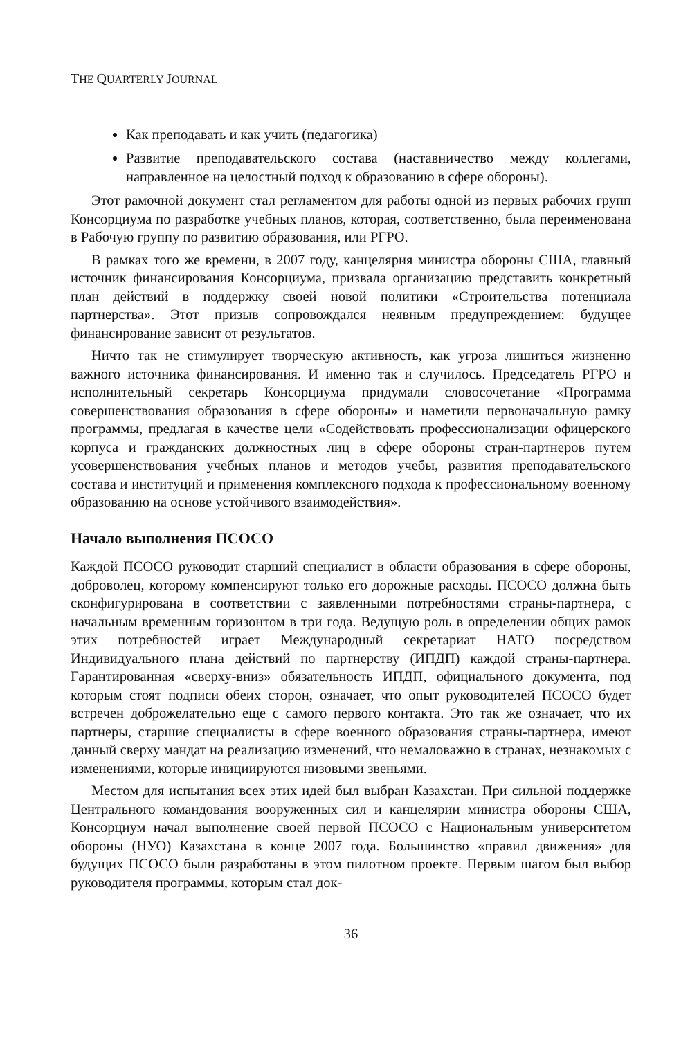THE QUARTERLY JOURNAL
Как преподавать и как учить (педагогика)
Развитие преподавательского состава (наставничество между коллегами, направленное на целостный подход к образованию в сфере обороны).
Этот рамочной документ стал регламентом для работы одной из первых рабочих групп Консорциума по разработке учебных планов, которая, соответственно, была переименована в Рабочую группу по развитию образования, или РГРО.
В рамках того же времени, в 2007 году, канцелярия министра обороны США, главный источник финансирования Консорциума, призвала организацию представить конкретный план действий в поддержку своей новой политики «Строительства потенциала партнерства». Этот призыв сопровождался неявным предупреждением: будущее финансирование зависит от результатов.
Ничто так не стимулирует творческую активность, как угроза лишиться жизненно важного источника финансирования. И именно так и случилось. Председатель РГРО и исполнительный секретарь Консорциума придумали словосочетание «Программа совершенствования образования в сфере обороны» и наметили первоначальную рамку программы, предлагая в качестве цели «Содействовать профессионализации офицерского корпуса и гражданских должностных лиц в сфере обороны стран-партнеров путем усовершенствования учебных планов и методов учебы, развития преподавательского состава и институций и применения комплексного подхода к профессиональному военному образованию на основе устойчивого взаимодействия».
Начало выполнения ПСОСО
Каждой ПСОСО руководит старший специалист в области образования в сфере обороны, доброволец, которому компенсируют только его дорожные расходы. ПСОСО должна быть сконфигурирована в соответствии с заявленными потребностями страны-партнера, с начальным временным горизонтом в три года. Ведущую роль в определении общих рамок этих потребностей играет Международный секретариат НАТО посредством Индивидуального плана действий по партнерству (ИПДП) каждой страны-партнера. Гарантированная «сверху-вниз» обязательность ИПДП, официального документа, под которым стоят подписи обеих сторон, означает, что опыт руководителей ПСОСО будет встречен доброжелательно еще с самого первого контакта. Это так же означает, что их партнеры, старшие специалисты в сфере военного образования страны-партнера, имеют данный сверху мандат на реализацию изменений, что немаловажно в странах, незнакомых с изменениями, которые инициируются низовыми звеньями.
Местом для испытания всех этих идей был выбран Казахстан. При сильной поддержке Центрального командования вооруженных сил и канцелярии министра обороны США, Консорциум начал выполнение своей первой ПСОСО с Национальным университетом обороны (НУО) Казахстана в конце 2007 года. Большинство «правил движения» для будущих ПСОСО были разработаны в этом пилотном проекте. Первым шагом был выбор руководителя программы, которым стал док-
36